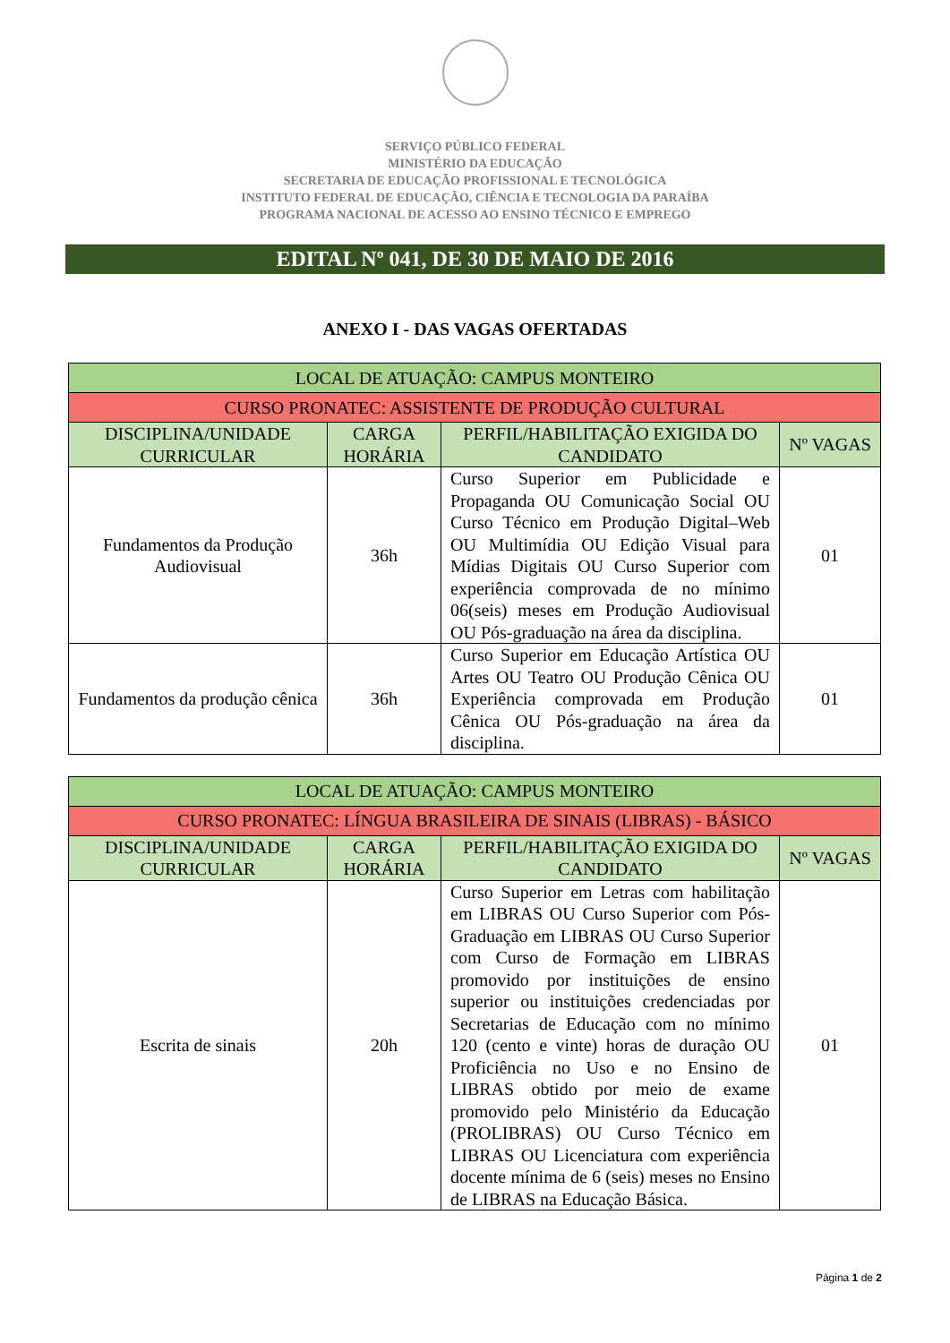SERVIÇO PÚBLICO FEDERAL
MINISTÉRIO DA EDUCAÇÃO
SECRETARIA DE EDUCAÇÃO PROFISSIONAL E TECNOLÓGICA
INSTITUTO FEDERAL DE EDUCAÇÃO, CIÊNCIA E TECNOLOGIA DA PARAÍBA
PROGRAMA NACIONAL DE ACESSO AO ENSINO TÉCNICO E EMPREGO
EDITAL Nº 041, DE 30 DE MAIO DE 2016
ANEXO I - DAS VAGAS OFERTADAS
| LOCAL DE ATUAÇÃO: CAMPUS MONTEIRO | | | |
| CURSO PRONATEC: ASSISTENTE DE PRODUÇÃO CULTURAL | | | |
| DISCIPLINA/UNIDADE CURRICULAR | CARGA HORÁRIA | PERFIL/HABILITAÇÃO EXIGIDA DO CANDIDATO | Nº VAGAS |
| Fundamentos da Produção Audiovisual | 36h | Curso Superior em Publicidade e Propaganda OU Comunicação Social OU Curso Técnico em Produção Digital–Web OU Multimídia OU Edição Visual para Mídias Digitais OU Curso Superior com experiência comprovada de no mínimo 06(seis) meses em Produção Audiovisual OU Pós-graduação na área da disciplina. | 01 |
| Fundamentos da produção cênica | 36h | Curso Superior em Educação Artística OU Artes OU Teatro OU Produção Cênica OU Experiência comprovada em Produção Cênica OU Pós-graduação na área da disciplina. | 01 |
| LOCAL DE ATUAÇÃO: CAMPUS MONTEIRO | | | |
| CURSO PRONATEC: LÍNGUA BRASILEIRA DE SINAIS (LIBRAS) - BÁSICO | | | |
| DISCIPLINA/UNIDADE CURRICULAR | CARGA HORÁRIA | PERFIL/HABILITAÇÃO EXIGIDA DO CANDIDATO | Nº VAGAS |
| Escrita de sinais | 20h | Curso Superior em Letras com habilitação em LIBRAS OU Curso Superior com Pós-Graduação em LIBRAS OU Curso Superior com Curso de Formação em LIBRAS promovido por instituições de ensino superior ou instituições credenciadas por Secretarias de Educação com no mínimo 120 (cento e vinte) horas de duração OU Proficiência no Uso e no Ensino de LIBRAS obtido por meio de exame promovido pelo Ministério da Educação (PROLIBRAS) OU Curso Técnico em LIBRAS OU Licenciatura com experiência docente mínima de 6 (seis) meses no Ensino de LIBRAS na Educação Básica. | 01 |
Página 1 de 2